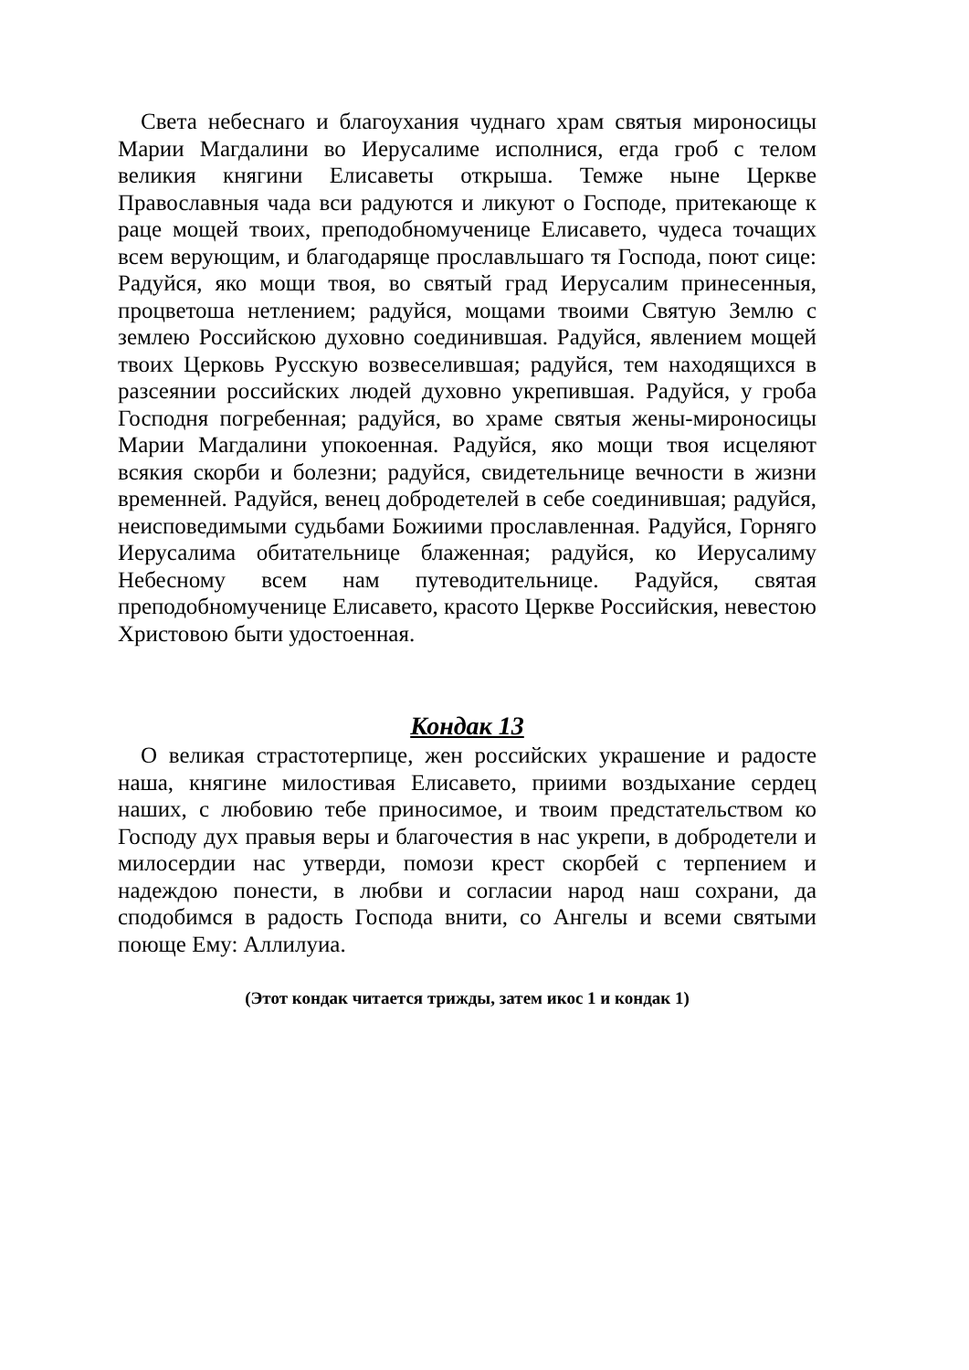Света небеснаго и благоухания чуднаго храм святыя мироносицы Марии Магдалини во Иерусалиме исполнися, егда гроб с телом великия княгини Елисаветы открыша. Темже ныне Церкве Православныя чада вси радуются и ликуют о Господе, притекающе к раце мощей твоих, преподобномученице Елисавето, чудеса точащих всем верующим, и благодаряще прославльшаго тя Господа, поют сице: Радуйся, яко мощи твоя, во святый град Иерусалим принесенныя, процветоша нетлением; радуйся, мощами твоими Святую Землю с землею Российскою духовно соединившая. Радуйся, явлением мощей твоих Церковь Русскую возвеселившая; радуйся, тем находящихся в разсеянии российских людей духовно укрепившая. Радуйся, у гроба Господня погребенная; радуйся, во храме святыя жены-мироносицы Марии Магдалини упокоенная. Радуйся, яко мощи твоя исцеляют всякия скорби и болезни; радуйся, свидетельнице вечности в жизни временней. Радуйся, венец добродетелей в себе соединившая; радуйся, неисповедимыми судьбами Божиими прославленная. Радуйся, Горняго Иерусалима обитательнице блаженная; радуйся, ко Иерусалиму Небесному всем нам путеводительнице. Радуйся, святая преподобномученице Елисавето, красото Церкве Российския, невестою Христовою быти удостоенная.
Кондак 13
О великая страстотерпице, жен российских украшение и радосте наша, княгине милостивая Елисавето, приими воздыхание сердец наших, с любовию тебе приносимое, и твоим предстательством ко Господу дух правыя веры и благочестия в нас укрепи, в добродетели и милосердии нас утверди, помози крест скорбей с терпением и надеждою понести, в любви и согласии народ наш сохрани, да сподобимся в радость Господа внити, со Ангелы и всеми святыми поюще Ему: Аллилуиа.
(Этот кондак читается трижды, затем икос 1 и кондак 1)